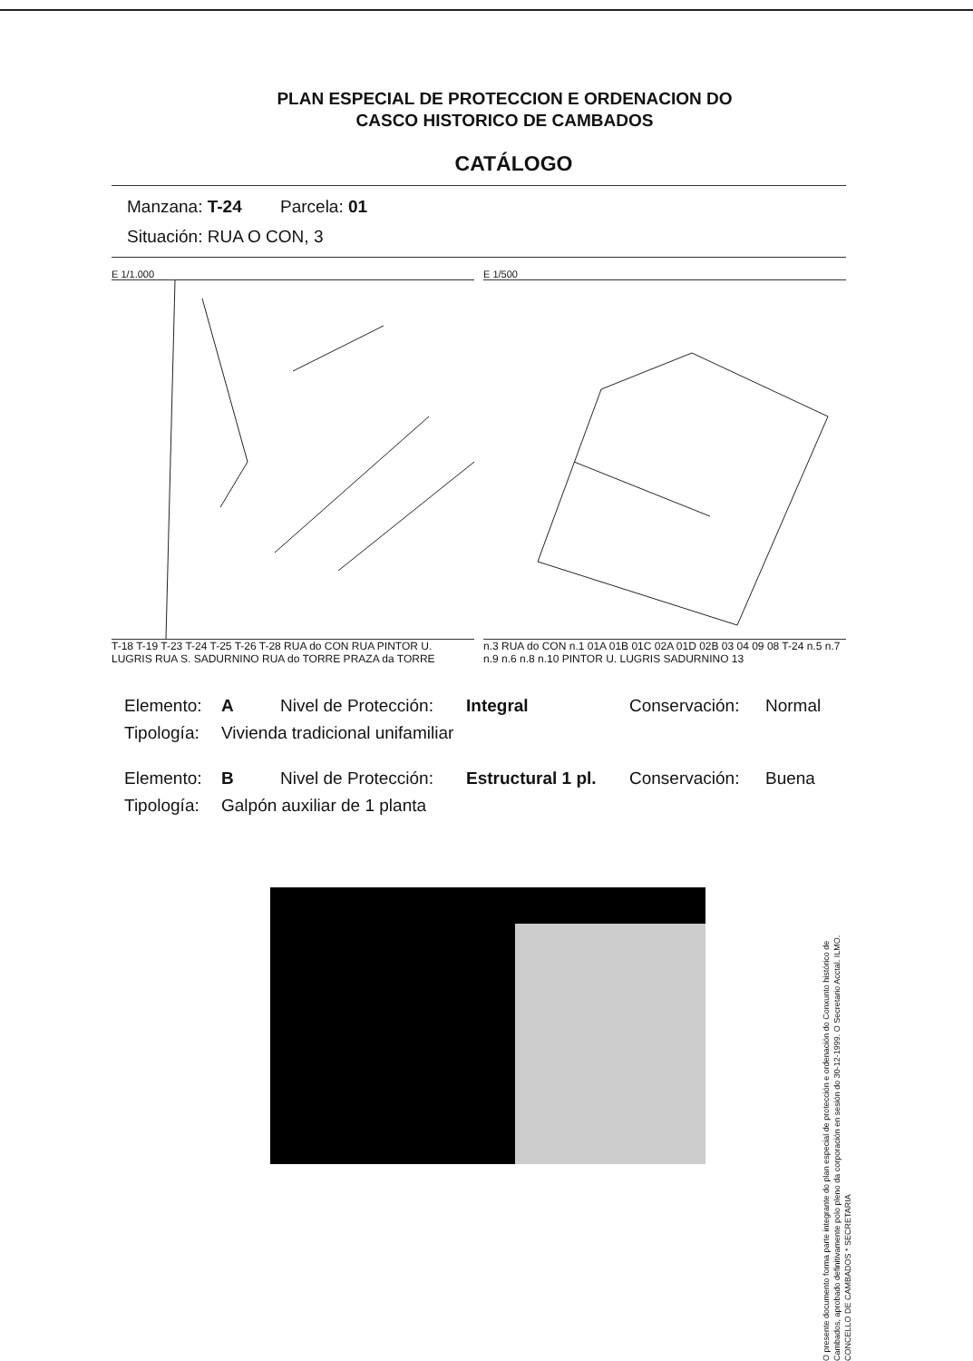PLAN ESPECIAL DE PROTECCION E ORDENACION DO
CASCO HISTORICO DE CAMBADOS
CATÁLOGO
Manzana: T-24 Parcela: 01
Situación: RUA O CON, 3
E 1/1.000
T-18 T-19 T-23 T-24 T-25 T-26 T-28 RUA do CON RUA PINTOR U. LUGRIS RUA S. SADURNINO RUA do TORRE PRAZA da TORRE
E 1/500
n.3 RUA do CON n.1 01A 01B 01C 02A 01D 02B 03 04 09 08 T-24 n.5 n.7 n.9 n.6 n.8 n.10 PINTOR U. LUGRIS SADURNINO 13
Elemento: A Nivel de Protección: Integral Conservación: Normal
Tipología: Vivienda tradicional unifamiliar
Elemento: B Nivel de Protección: Estructural 1 pl. Conservación: Buena
Tipología: Galpón auxiliar de 1 planta
O presente documento forma parte integrante do plan especial de protección e ordenación do Conxunto histórico de Cambados, aprobado definitivamente polo pleno da corporación en sesión do 30-12-1999. O Secretario Acctal. ILMO. CONCELLO DE CAMBADOS * SECRETARIA